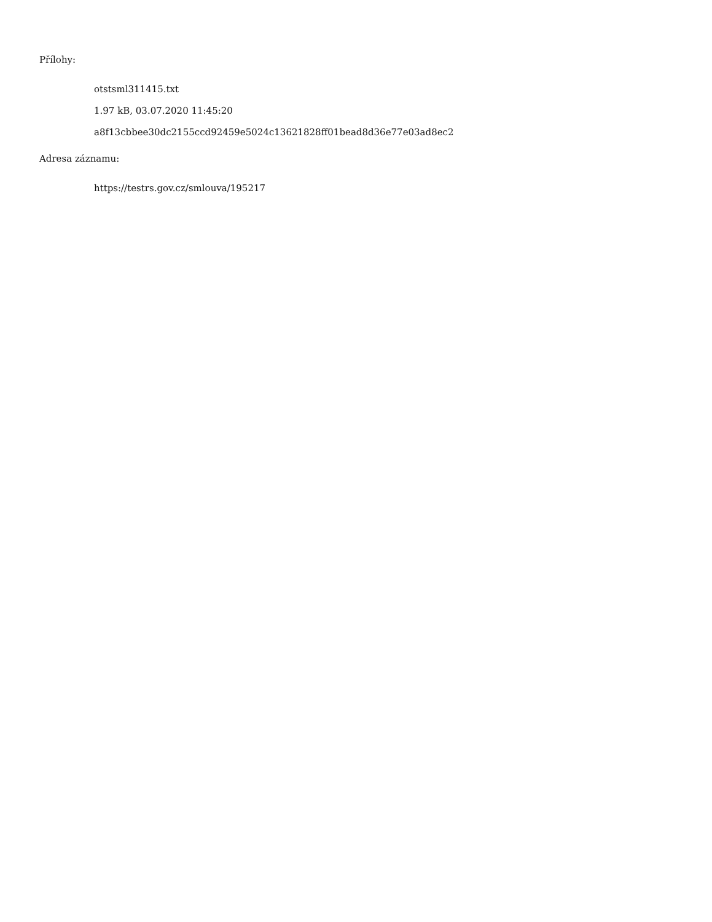Přílohy:
otstsml311415.txt
1.97 kB, 03.07.2020 11:45:20
a8f13cbbee30dc2155ccd92459e5024c13621828ff01bead8d36e77e03ad8ec2
Adresa záznamu:
https://testrs.gov.cz/smlouva/195217